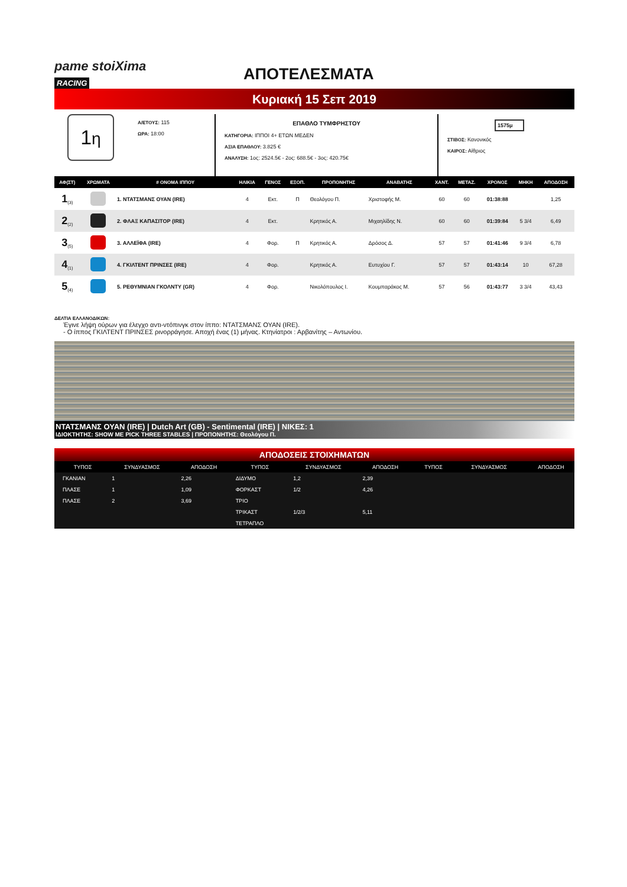pame stoiXima RACING
ΑΠΟΤΕΛΕΣΜΑΤΑ
Κυριακή 15 Σεπ 2019
1η
Α/ΕΤΟΥΣ: 115
ΩΡΑ: 18:00
ΕΠΑΘΛΟ ΤΥΜΦΡΗΣΤΟΥ
ΚΑΤΗΓΟΡΙΑ: ΙΠΠΟΙ 4+ ΕΤΩΝ ΜΕΔΕΝ
ΑΞΙΑ ΕΠΑΘΛΟΥ: 3.825 €
ΑΝΑΛΥΣΗ: 1ος: 2524.5€ - 2ος: 688.5€ - 3ος: 420.75€
1575μ
ΣΤΙΒΟΣ: Κανονικός
ΚΑΙΡΟΣ: Αίθριος
| ΑΦ(ΣΤ) | ΧΡΩΜΑΤΑ | # ΟΝΟΜΑ ΙΠΠΟΥ | ΗΛΙΚΙΑ | ΓΕΝΟΣ | ΕΞΟΠ. | ΠΡΟΠΟΝΗΤΗΣ | ΑΝΑΒΑΤΗΣ | ΧΑΝΤ. | ΜΕΤΑΖ. | ΧΡΟΝΟΣ | ΜΗΚΗ | ΑΠΟΔΟΣΗ |
| --- | --- | --- | --- | --- | --- | --- | --- | --- | --- | --- | --- | --- |
| 1<sub>(3)</sub> | | 1. ΝΤΑΤΣΜΑΝΣ ΟΥΑΝ (IRE) | 4 | Εκτ. | Π | Θεολόγου Π. | Χριστοφής Μ. | 60 | 60 | 01:38:88 | | 1,25 |
| 2<sub>(2)</sub> | | 2. ΦΛΑΞ ΚΑΠΑΣΙΤΟΡ (IRE) | 4 | Εκτ. | | Κρητικός Α. | Μιχαηλίδης Ν. | 60 | 60 | 01:39:84 | 5 3/4 | 6,49 |
| 3<sub>(5)</sub> | | 3. ΑΛΛΕΪΦΑ (IRE) | 4 | Φορ. | Π | Κρητικός Α. | Δρόσος Δ. | 57 | 57 | 01:41:46 | 9 3/4 | 6,78 |
| 4<sub>(1)</sub> | | 4. ΓΚΙΛΤΕΝΤ ΠΡΙΝΣΕΣ (IRE) | 4 | Φορ. | | Κρητικός Α. | Ευτυχίου Γ. | 57 | 57 | 01:43:14 | 10 | 67,28 |
| 5<sub>(4)</sub> | | 5. ΡΕΘΥΜΝΙΑΝ ΓΚΟΛΝΤΥ (GR) | 4 | Φορ. | | Νικολόπουλος Ι. | Κουμπαράκος Μ. | 57 | 56 | 01:43:77 | 3 3/4 | 43,43 |
ΔΕΛΤΙΑ ΕΛΛΑΝΟΔΙΚΩΝ:
Έγινε λήψη ούρων για έλεγχο αντι-ντόπινγκ στον ίππο: ΝΤΑΤΣΜΑΝΣ ΟΥΑΝ (IRE).
- Ο ίππος ΓΚΙΛΤΕΝΤ ΠΡΙΝΣΕΣ ρινορράγησε. Αποχή ένας (1) μήνας. Κτηνίατροι : Αρβανίτης – Αντωνίου.
ΝΤΑΤΣΜΑΝΣ ΟΥΑΝ (IRE) | Dutch Art (GB) - Sentimental (IRE) | ΝΙΚΕΣ: 1
ΙΔΙΟΚΤΗΤΗΣ: SHOW ME PICK THREE STABLES | ΠΡΟΠΟΝΗΤΗΣ: Θεολόγου Π.
ΑΠΟΔΟΣΕΙΣ ΣΤΟΙΧΗΜΑΤΩΝ
| ΤΥΠΟΣ | ΣΥΝΔΥΑΣΜΟΣ | ΑΠΟΔΟΣΗ | ΤΥΠΟΣ | ΣΥΝΔΥΑΣΜΟΣ | ΑΠΟΔΟΣΗ | ΤΥΠΟΣ | ΣΥΝΔΥΑΣΜΟΣ | ΑΠΟΔΟΣΗ |
| --- | --- | --- | --- | --- | --- | --- | --- | --- |
| ΓΚΑΝΙΑΝ | 1 | 2,26 | ΔΙΔΥΜΟ | 1,2 | 2,39 | | | |
| ΠΛΑΣΕ | 1 | 1,09 | ΦΟΡΚΑΣΤ | 1/2 | 4,26 | | | |
| ΠΛΑΣΕ | 2 | 3,69 | ΤΡΙΟ | | | | | |
| | | | ΤΡΙΚΑΣΤ | 1/2/3 | 5,11 | | | |
| | | | ΤΕΤΡΑΠΛΟ | | | | | |